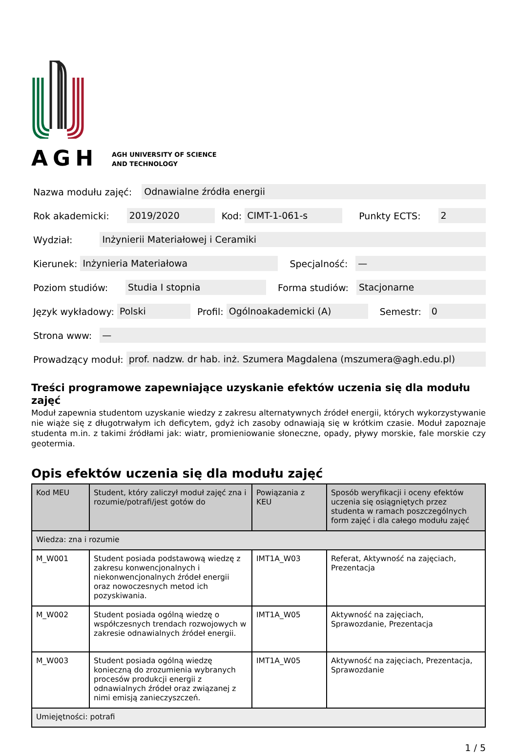AGH
AGH UNIVERSITY OF SCIENCE
AND TECHNOLOGY
Nazwa modułu zajęć: Odnawialne źródła energii
Rok akademicki: 2019/2020 Kod: CIMT-1-061-s Punkty ECTS: 2
Wydział: Inżynierii Materiałowej i Ceramiki
Kierunek: Inżynieria Materiałowa Specjalność: —
Poziom studiów: Studia I stopnia Forma studiów: Stacjonarne
Język wykładowy: Polski Profil: Ogólnoakademicki (A) Semestr: 0
Strona www: —
Prowadzący moduł: prof. nadzw. dr hab. inż. Szumera Magdalena (mszumera@agh.edu.pl)
Treści programowe zapewniające uzyskanie efektów uczenia się dla modułu zajęć
Moduł zapewnia studentom uzyskanie wiedzy z zakresu alternatywnych źródeł energii, których wykorzystywanie nie wiąże się z długotrwałym ich deficytem, gdyż ich zasoby odnawiają się w krótkim czasie. Moduł zapoznaje studenta m.in. z takimi źródłami jak: wiatr, promieniowanie słoneczne, opady, pływy morskie, fale morskie czy geotermia.
Opis efektów uczenia się dla modułu zajęć
| Kod MEU | Student, który zaliczył moduł zajęć zna i rozumie/potrafi/jest gotów do | Powiązania z KEU | Sposób weryfikacji i oceny efektów uczenia się osiągniętych przez studenta w ramach poszczególnych form zajęć i dla całego modułu zajęć |
| --- | --- | --- | --- |
| Wiedza: zna i rozumie | | | |
| M_W001 | Student posiada podstawową wiedzę z zakresu konwencjonalnych i niekonwencjonalnych źródeł energii oraz nowoczesnych metod ich pozyskiwania. | IMT1A_W03 | Referat, Aktywność na zajęciach, Prezentacja |
| M_W002 | Student posiada ogólną wiedzę o współczesnych trendach rozwojowych w zakresie odnawialnych źródeł energii. | IMT1A_W05 | Aktywność na zajęciach, Sprawozdanie, Prezentacja |
| M_W003 | Student posiada ogólną wiedzę konieczną do zrozumienia wybranych procesów produkcji energii z odnawialnych źródeł oraz związanej z nimi emisją zanieczyszczeń. | IMT1A_W05 | Aktywność na zajęciach, Prezentacja, Sprawozdanie |
| Umiejętności: potrafi | | | |
1 / 5